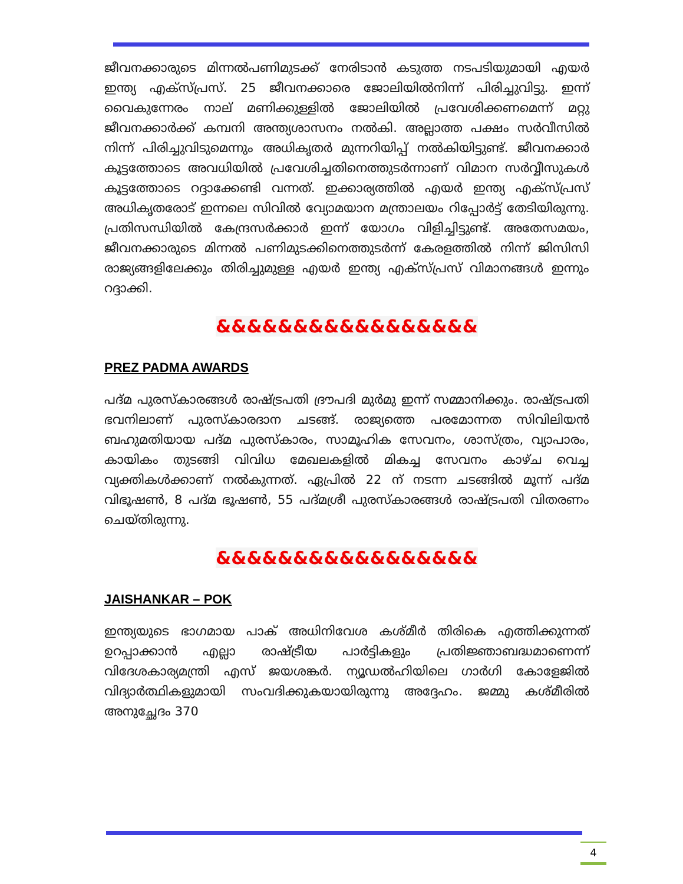ജീവനക്കാരുടെ മിന്നൽപണിമുടക്ക് നേരിടാൻ കടുത്ത നടപടിയുമായി എയർ ഇന്ത്യ എക്സ്പ്രസ്. 25 ജീവനക്കാരെ ജോലിയിൽനിന്ന് പിരിച്ചുവിട്ടു. ഇന്ന് വൈകുന്നേരം നാല് മണിക്കുള്ളിൽ ജോലിയിൽ പ്രവേശിക്കണമെന്ന് മറ്റു ജീവനക്കാർക്ക് കമ്പനി അന്ത്യശാസനം നൽകി. അല്ലാത്ത പക്ഷം സർവീസിൽ നിന്ന് പിരിച്ചുവിടുമെന്നും അധികൃതർ മുന്നറിയിപ്പ് നൽകിയിട്ടുണ്ട്. ജീവനക്കാർ കൂട്ടത്തോടെ അവധിയിൽ പ്രവേശിച്ചതിനെത്തുടർന്നാണ് വിമാന സർവ്വീസുകൾ കൂട്ടത്തോടെ റദ്ദാക്കേണ്ടി വന്നത്. ഇക്കാര്യത്തിൽ എയർ ഇന്ത്യ എക്സ്പ്രസ് അധികൃതരോട് ഇന്നലെ സിവിൽ വ്യോമയാന മന്ത്രാലയം റിപ്പോർട്ട് തേടിയിരുന്നു. പ്രതിസന്ധിയിൽ കേന്ദ്രസർക്കാർ ഇന്ന് യോഗം വിളിച്ചിട്ടുണ്ട്. അതേസമയം, ജീവനക്കാരുടെ മിന്നൽ പണിമുടക്കിനെത്തുടർന്ന് കേരളത്തിൽ നിന്ന് ജിസിസി രാജ്യങ്ങളിലേക്കും തിരിച്ചുമുള്ള എയർ ഇന്ത്യ എക്സ്പ്രസ് വിമാനങ്ങൾ ഇന്നും റദ്ദാക്കി.
&&&&&&&&&&&&&&&&&
PREZ PADMA AWARDS
പദ്മ പുരസ്കാരങ്ങൾ രാഷ്ട്രപതി ദ്രൗപദി മുർമു ഇന്ന് സമ്മാനിക്കും. രാഷ്ട്രപതി ഭവനിലാണ് പുരസ്കാരദാന ചടങ്ങ്. രാജ്യത്തെ പരമോന്നത സിവിലിയൻ ബഹുമതിയായ പദ്മ പുരസ്കാരം, സാമൂഹിക സേവനം, ശാസ്ത്രം, വ്യാപാരം, കായികം തുടങ്ങി വിവിധ മേഖലകളിൽ മികച്ച സേവനം കാഴ്ച വെച്ച വ്യക്തികൾക്കാണ് നൽകുന്നത്. ഏപ്രിൽ 22 ന് നടന്ന ചടങ്ങിൽ മൂന്ന് പദ്മ വിഭൂഷൺ, 8 പദ്മ ഭൂഷൺ, 55 പദ്മശ്രീ പുരസ്കാരങ്ങൾ രാഷ്ട്രപതി വിതരണം ചെയ്തിരുന്നു.
&&&&&&&&&&&&&&&&&
JAISHANKAR – POK
ഇന്ത്യയുടെ ഭാഗമായ പാക് അധിനിവേശ കശ്മീർ തിരികെ എത്തിക്കുന്നത് ഉറപ്പാക്കാൻ എല്ലാ രാഷ്ട്രീയ പാർട്ടികളും പ്രതിജ്ഞാബദ്ധമാണെന്ന് വിദേശകാര്യമന്ത്രി എസ് ജയശങ്കർ. ന്യൂഡൽഹിയിലെ ഗാർഗി കോളേജിൽ വിദ്യാർത്ഥികളുമായി സംവദിക്കുകയായിരുന്നു അദ്ദേഹം. ജമ്മു കശ്മീരിൽ അനുച്ഛേദം 370
4